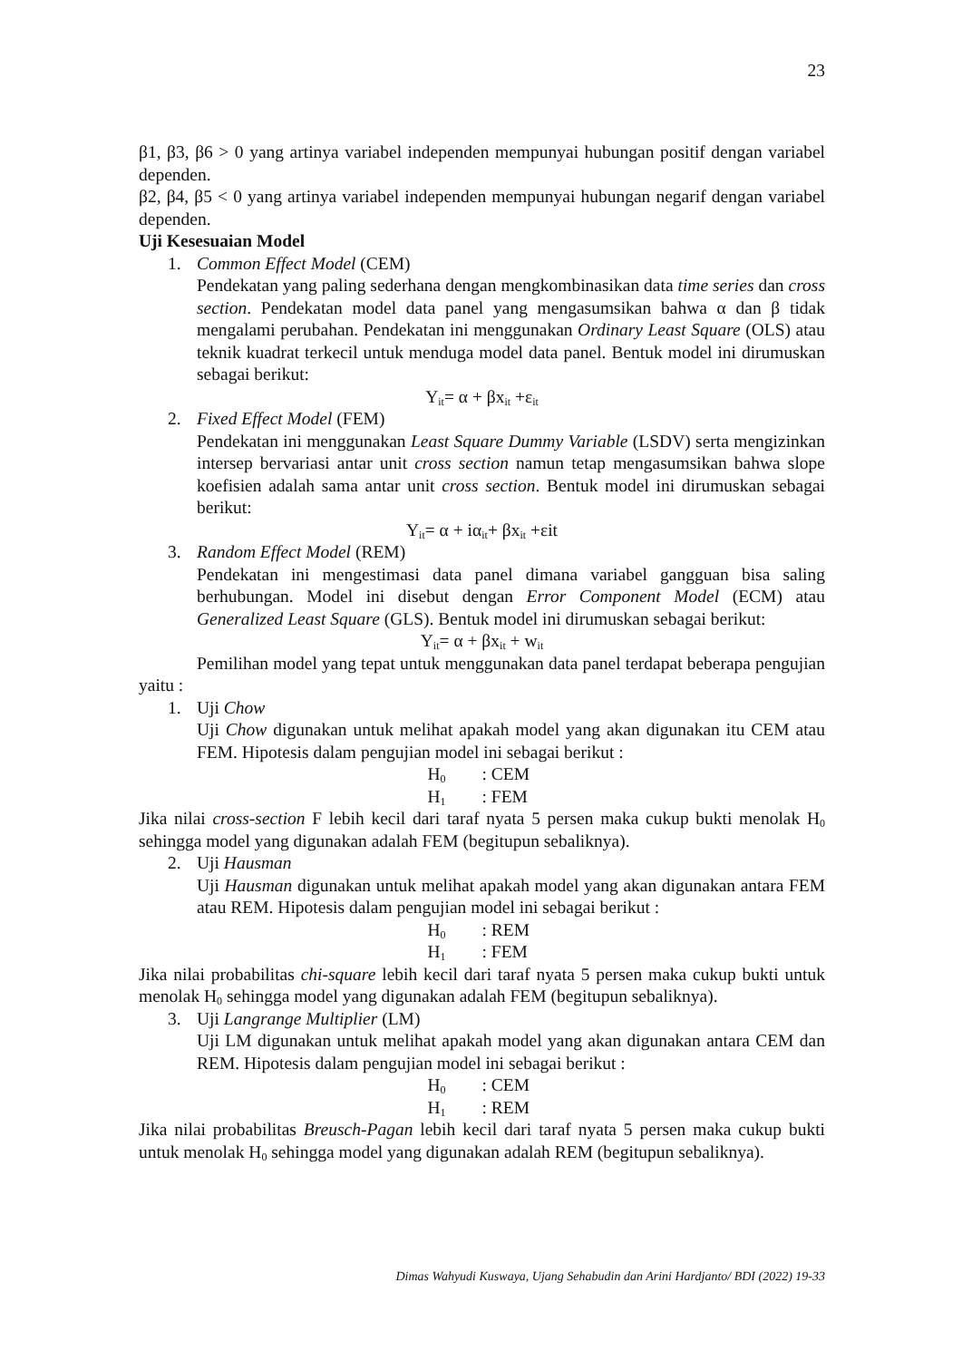23
β1, β3, β6 > 0 yang artinya variabel independen mempunyai hubungan positif dengan variabel dependen.
β2, β4, β5 < 0 yang artinya variabel independen mempunyai hubungan negarif dengan variabel dependen.
Uji Kesesuaian Model
1. Common Effect Model (CEM)
Pendekatan yang paling sederhana dengan mengkombinasikan data time series dan cross section. Pendekatan model data panel yang mengasumsikan bahwa α dan β tidak mengalami perubahan. Pendekatan ini menggunakan Ordinary Least Square (OLS) atau teknik kuadrat terkecil untuk menduga model data panel. Bentuk model ini dirumuskan sebagai berikut:
Y<sub>it</sub>= α + βx<sub>it</sub> +ε<sub>it</sub>
2. Fixed Effect Model (FEM)
Pendekatan ini menggunakan Least Square Dummy Variable (LSDV) serta mengizinkan intersep bervariasi antar unit cross section namun tetap mengasumsikan bahwa slope koefisien adalah sama antar unit cross section. Bentuk model ini dirumuskan sebagai berikut:
Y<sub>it</sub>= α + iα<sub>it</sub>+ βx<sub>it</sub> +εit
3. Random Effect Model (REM)
Pendekatan ini mengestimasi data panel dimana variabel gangguan bisa saling berhubungan. Model ini disebut dengan Error Component Model (ECM) atau Generalized Least Square (GLS). Bentuk model ini dirumuskan sebagai berikut:
Y<sub>it</sub>= α + βx<sub>it</sub> + w<sub>it</sub>
Pemilihan model yang tepat untuk menggunakan data panel terdapat beberapa pengujian yaitu :
1. Uji Chow
Uji Chow digunakan untuk melihat apakah model yang akan digunakan itu CEM atau FEM. Hipotesis dalam pengujian model ini sebagai berikut :
H<sub>0</sub>: CEM
H<sub>1</sub>: FEM
Jika nilai cross-section F lebih kecil dari taraf nyata 5 persen maka cukup bukti menolak H<sub>0</sub> sehingga model yang digunakan adalah FEM (begitupun sebaliknya).
2. Uji Hausman
Uji Hausman digunakan untuk melihat apakah model yang akan digunakan antara FEM atau REM. Hipotesis dalam pengujian model ini sebagai berikut :
H<sub>0</sub>: REM
H<sub>1</sub>: FEM
Jika nilai probabilitas chi-square lebih kecil dari taraf nyata 5 persen maka cukup bukti untuk menolak H<sub>0</sub> sehingga model yang digunakan adalah FEM (begitupun sebaliknya).
3. Uji Langrange Multiplier (LM)
Uji LM digunakan untuk melihat apakah model yang akan digunakan antara CEM dan REM. Hipotesis dalam pengujian model ini sebagai berikut :
H<sub>0</sub>: CEM
H<sub>1</sub>: REM
Jika nilai probabilitas Breusch-Pagan lebih kecil dari taraf nyata 5 persen maka cukup bukti untuk menolak H<sub>0</sub> sehingga model yang digunakan adalah REM (begitupun sebaliknya).
Dimas Wahyudi Kuswaya, Ujang Sehabudin dan Arini Hardjanto/ BDI (2022) 19-33